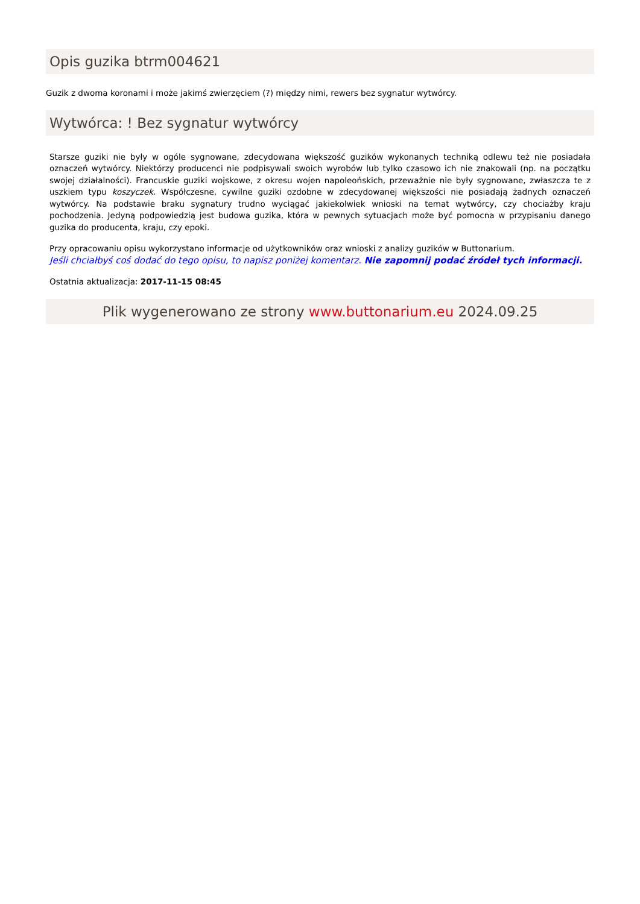Opis guzika btrm004621
Guzik z dwoma koronami i może jakimś zwierzęciem (?) między nimi, rewers bez sygnatur wytwórcy.
Wytwórca: ! Bez sygnatur wytwórcy
Starsze guziki nie były w ogóle sygnowane, zdecydowana większość guzików wykonanych techniką odlewu też nie posiadała oznaczeń wytwórcy. Niektórzy producenci nie podpisywali swoich wyrobów lub tylko czasowo ich nie znakowali (np. na początku swojej działalności). Francuskie guziki wojskowe, z okresu wojen napoleońskich, przeważnie nie były sygnowane, zwłaszcza te z uszkiem typu koszyczek. Współczesne, cywilne guziki ozdobne w zdecydowanej większości nie posiadają żadnych oznaczeń wytwórcy. Na podstawie braku sygnatury trudno wyciągać jakiekolwiek wnioski na temat wytwórcy, czy chociażby kraju pochodzenia. Jedyną podpowiedzią jest budowa guzika, która w pewnych sytuacjach może być pomocna w przypisaniu danego guzika do producenta, kraju, czy epoki.
Przy opracowaniu opisu wykorzystano informacje od użytkowników oraz wnioski z analizy guzików w Buttonarium.
Jeśli chciałbyś coś dodać do tego opisu, to napisz poniżej komentarz. Nie zapomnij podać źródeł tych informacji.
Ostatnia aktualizacja: 2017-11-15 08:45
Plik wygenerowano ze strony www.buttonarium.eu 2024.09.25